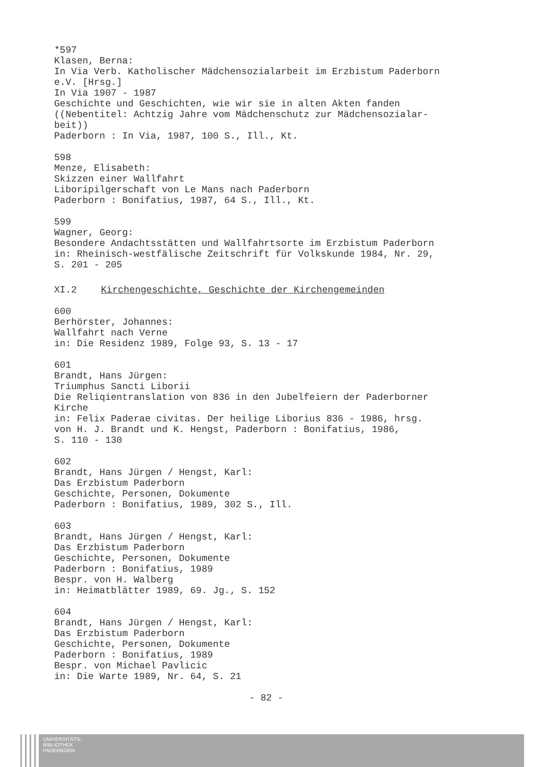*597 Klasen, Berna: In Via Verb. Katholischer Mädchensozialarbeit im Erzbistum Paderborn e.V. [Hrsg.] In Via 1907 - 1987 Geschichte und Geschichten, wie wir sie in alten Akten fanden ((Nebentitel: Achtzig Jahre vom Mädchenschutz zur Mädchensozialar- beit)) Paderborn : In Via, 1987, 100 S., Ill., Kt.
598 Menze, Elisabeth: Skizzen einer Wallfahrt Liboripilgerschaft von Le Mans nach Paderborn Paderborn : Bonifatius, 1987, 64 S., Ill., Kt.
599 Wagner, Georg: Besondere Andachtsstätten und Wallfahrtsorte im Erzbistum Paderborn in: Rheinisch-westfälische Zeitschrift für Volkskunde 1984, Nr. 29, S. 201 - 205
XI.2 Kirchengeschichte, Geschichte der Kirchengemeinden
600 Berhörster, Johannes: Wallfahrt nach Verne in: Die Residenz 1989, Folge 93, S. 13 - 17
601 Brandt, Hans Jürgen: Triumphus Sancti Liborii Die Reliqientranslation von 836 in den Jubelfeiern der Paderborner Kirche in: Felix Paderae civitas. Der heilige Liborius 836 - 1986, hrsg. von H. J. Brandt und K. Hengst, Paderborn : Bonifatius, 1986, S. 110 - 130
602 Brandt, Hans Jürgen / Hengst, Karl: Das Erzbistum Paderborn Geschichte, Personen, Dokumente Paderborn : Bonifatius, 1989, 302 S., Ill.
603 Brandt, Hans Jürgen / Hengst, Karl: Das Erzbistum Paderborn Geschichte, Personen, Dokumente Paderborn : Bonifatius, 1989 Bespr. von H. Walberg in: Heimatblätter 1989, 69. Jg., S. 152
604 Brandt, Hans Jürgen / Hengst, Karl: Das Erzbistum Paderborn Geschichte, Personen, Dokumente Paderborn : Bonifatius, 1989 Bespr. von Michael Pavlicic in: Die Warte 1989, Nr. 64, S. 21
- 82 -
UNIVERSITÄTS-
BIBLIOTHEK
PADERBORN